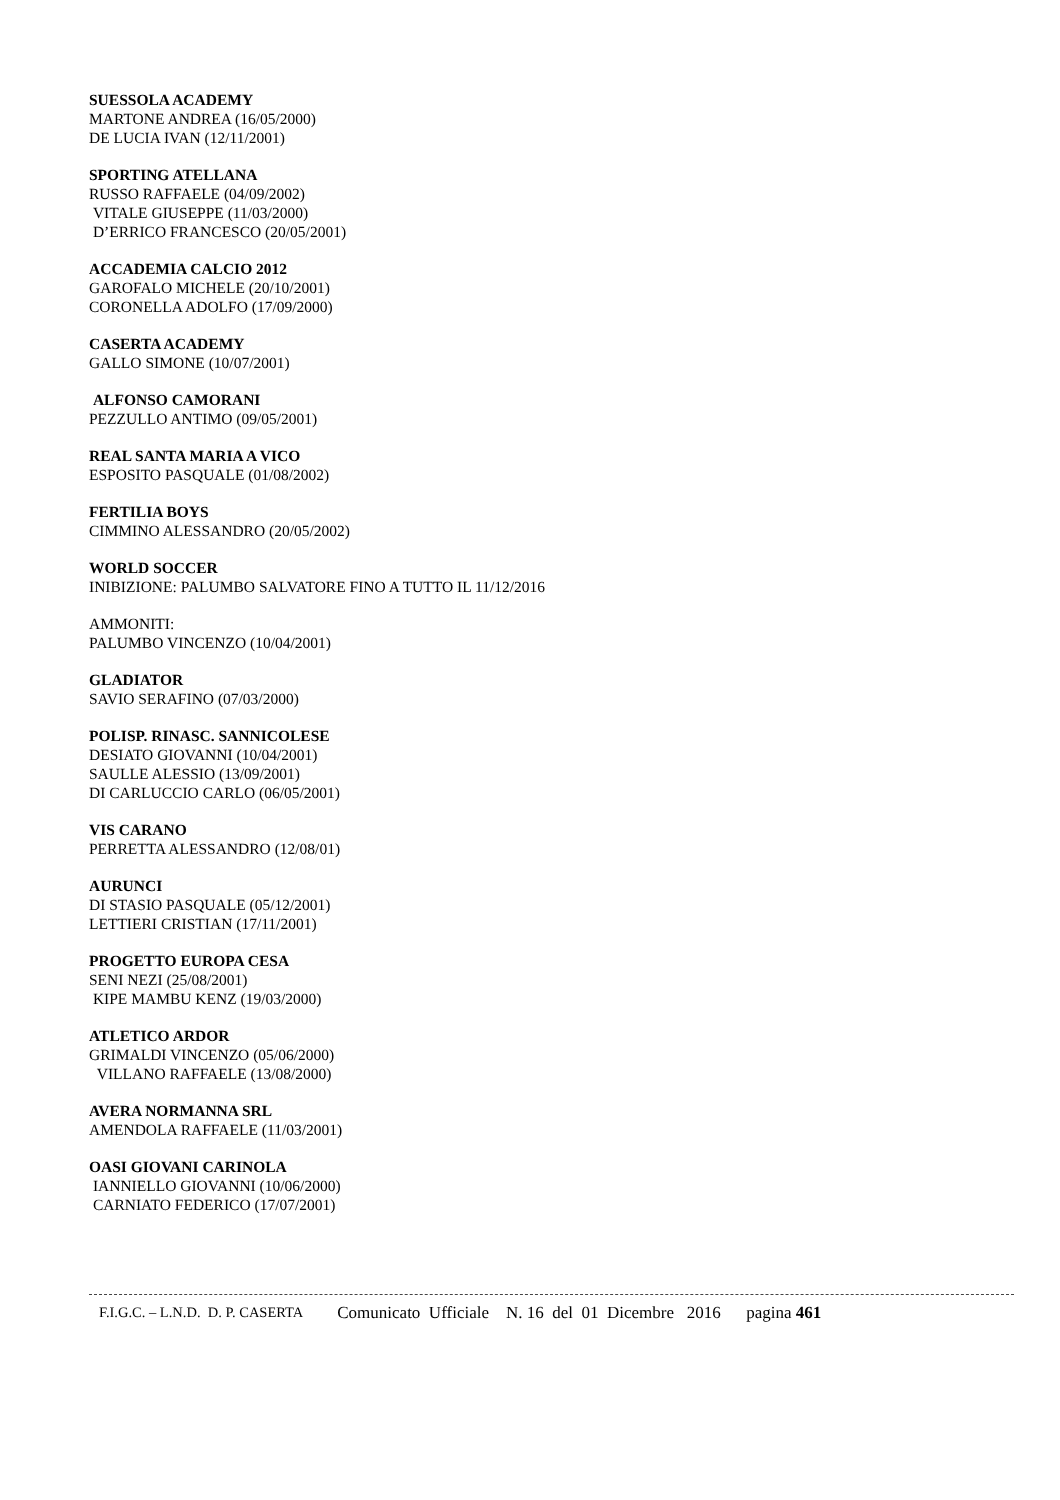SUESSOLA ACADEMY
MARTONE ANDREA (16/05/2000)
DE LUCIA IVAN (12/11/2001)
SPORTING ATELLANA
RUSSO RAFFAELE (04/09/2002)
VITALE GIUSEPPE (11/03/2000)
D’ERRICO FRANCESCO (20/05/2001)
ACCADEMIA CALCIO 2012
GAROFALO MICHELE (20/10/2001)
CORONELLA ADOLFO (17/09/2000)
CASERTA ACADEMY
GALLO SIMONE (10/07/2001)
ALFONSO CAMORANI
PEZZULLO ANTIMO (09/05/2001)
REAL SANTA MARIA A VICO
ESPOSITO PASQUALE (01/08/2002)
FERTILIA BOYS
CIMMINO ALESSANDRO (20/05/2002)
WORLD SOCCER
INIBIZIONE: PALUMBO SALVATORE FINO A TUTTO IL 11/12/2016
AMMONITI:
PALUMBO VINCENZO (10/04/2001)
GLADIATOR
SAVIO SERAFINO (07/03/2000)
POLISP. RINASC. SANNICOLESE
DESIATO GIOVANNI (10/04/2001)
SAULLE ALESSIO (13/09/2001)
DI CARLUCCIO CARLO (06/05/2001)
VIS CARANO
PERRETTA ALESSANDRO (12/08/01)
AURUNCI
DI STASIO PASQUALE (05/12/2001)
LETTIERI CRISTIAN (17/11/2001)
PROGETTO EUROPA CESA
SENI NEZI (25/08/2001)
KIPE MAMBU KENZ (19/03/2000)
ATLETICO ARDOR
GRIMALDI VINCENZO (05/06/2000)
VILLANO RAFFAELE (13/08/2000)
AVERA NORMANNA SRL
AMENDOLA RAFFAELE (11/03/2001)
OASI GIOVANI CARINOLA
IANNIELLO GIOVANNI (10/06/2000)
CARNIATO FEDERICO (17/07/2001)
F.I.G.C. – L.N.D. D. P. CASERTA Comunicato Ufficiale N. 16 del 01 Dicembre 2016 pagina 461